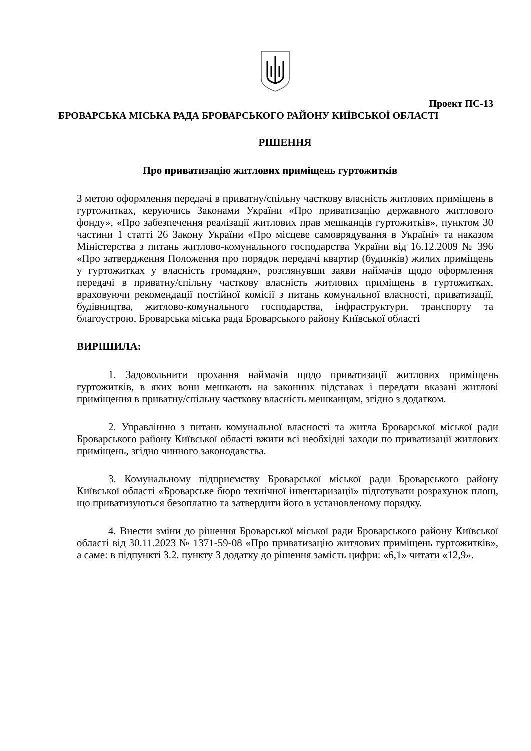Проект ПС-13
БРОВАРСЬКА МІСЬКА РАДА БРОВАРСЬКОГО РАЙОНУ КИЇВСЬКОЇ ОБЛАСТІ
РІШЕННЯ
Про приватизацію житлових приміщень гуртожитків
З метою оформлення передачі в приватну/спільну часткову власність житлових приміщень в гуртожитках, керуючись Законами України «Про приватизацію державного житлового фонду», «Про забезпечення реалізації житлових прав мешканців гуртожитків», пунктом 30 частини 1 статті 26 Закону України «Про місцеве самоврядування в Україні» та наказом Міністерства з питань житлово-комунального господарства України від 16.12.2009 № 396 «Про затвердження Положення про порядок передачі квартир (будинків) жилих приміщень у гуртожитках у власність громадян», розглянувши заяви наймачів щодо оформлення передачі в приватну/спільну часткову власність житлових приміщень в гуртожитках, враховуючи рекомендації постійної комісії з питань комунальної власності, приватизації, будівництва, житлово-комунального господарства, інфраструктури, транспорту та благоустрою, Броварська міська рада Броварського району Київської області
ВИРІШИЛА:
1. Задовольнити прохання наймачів щодо приватизації житлових приміщень гуртожитків, в яких вони мешкають на законних підставах і передати вказані житлові приміщення в приватну/спільну часткову власність мешканцям, згідно з додатком.
2. Управлінню з питань комунальної власності та житла Броварської міської ради Броварського району Київської області вжити всі необхідні заходи по приватизації житлових приміщень, згідно чинного законодавства.
3. Комунальному підприємству Броварської міської ради Броварського району Київської області «Броварське бюро технічної інвентаризації» підготувати розрахунок площ, що приватизуються безоплатно та затвердити його в установленому порядку.
4. Внести зміни до рішення Броварської міської ради Броварського району Київської області від 30.11.2023 № 1371-59-08 «Про приватизацію житлових приміщень гуртожитків», а саме: в підпункті 3.2. пункту 3 додатку до рішення замість цифри: «6,1» читати «12,9».